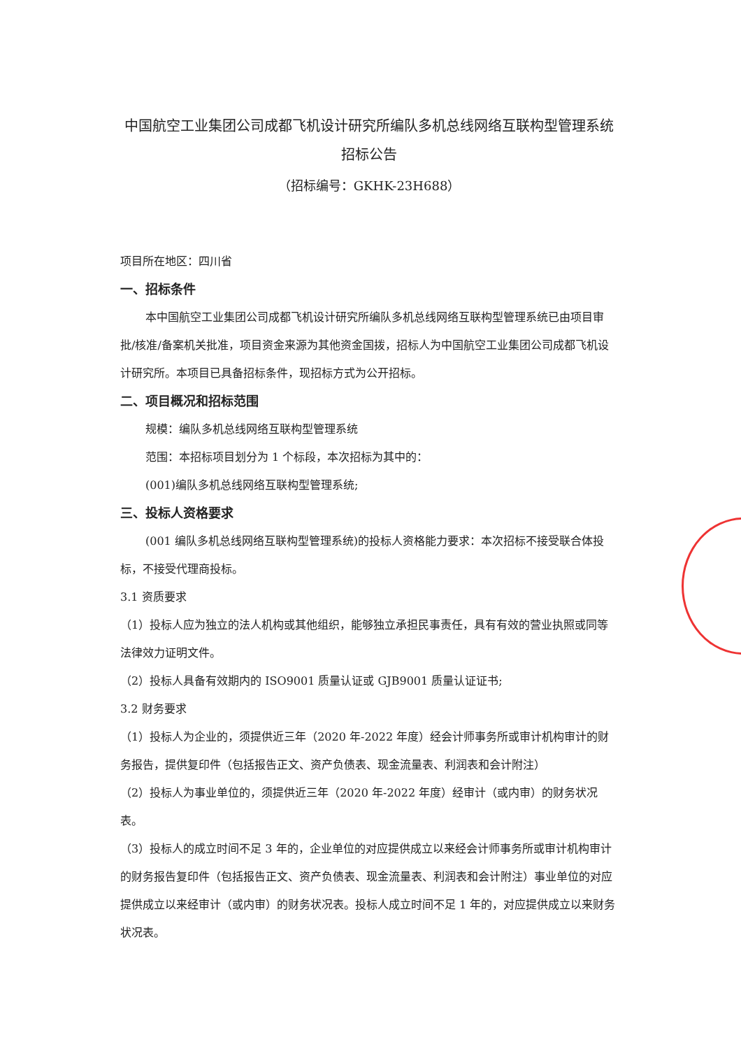中国航空工业集团公司成都飞机设计研究所编队多机总线网络互联构型管理系统招标公告
（招标编号：GKHK-23H688）
项目所在地区：四川省
一、招标条件
本中国航空工业集团公司成都飞机设计研究所编队多机总线网络互联构型管理系统已由项目审批/核准/备案机关批准，项目资金来源为其他资金国拨，招标人为中国航空工业集团公司成都飞机设计研究所。本项目已具备招标条件，现招标方式为公开招标。
二、项目概况和招标范围
规模：编队多机总线网络互联构型管理系统
范围：本招标项目划分为 1 个标段，本次招标为其中的：
(001)编队多机总线网络互联构型管理系统;
三、投标人资格要求
(001 编队多机总线网络互联构型管理系统)的投标人资格能力要求：本次招标不接受联合体投标，不接受代理商投标。
3.1 资质要求
（1）投标人应为独立的法人机构或其他组织，能够独立承担民事责任，具有有效的营业执照或同等法律效力证明文件。
（2）投标人具备有效期内的 ISO9001 质量认证或 GJB9001 质量认证证书;
3.2 财务要求
（1）投标人为企业的，须提供近三年（2020 年-2022 年度）经会计师事务所或审计机构审计的财务报告，提供复印件（包括报告正文、资产负债表、现金流量表、利润表和会计附注）
（2）投标人为事业单位的，须提供近三年（2020 年-2022 年度）经审计（或内审）的财务状况表。
（3）投标人的成立时间不足 3 年的，企业单位的对应提供成立以来经会计师事务所或审计机构审计的财务报告复印件（包括报告正文、资产负债表、现金流量表、利润表和会计附注）事业单位的对应提供成立以来经审计（或内审）的财务状况表。投标人成立时间不足 1 年的，对应提供成立以来财务状况表。